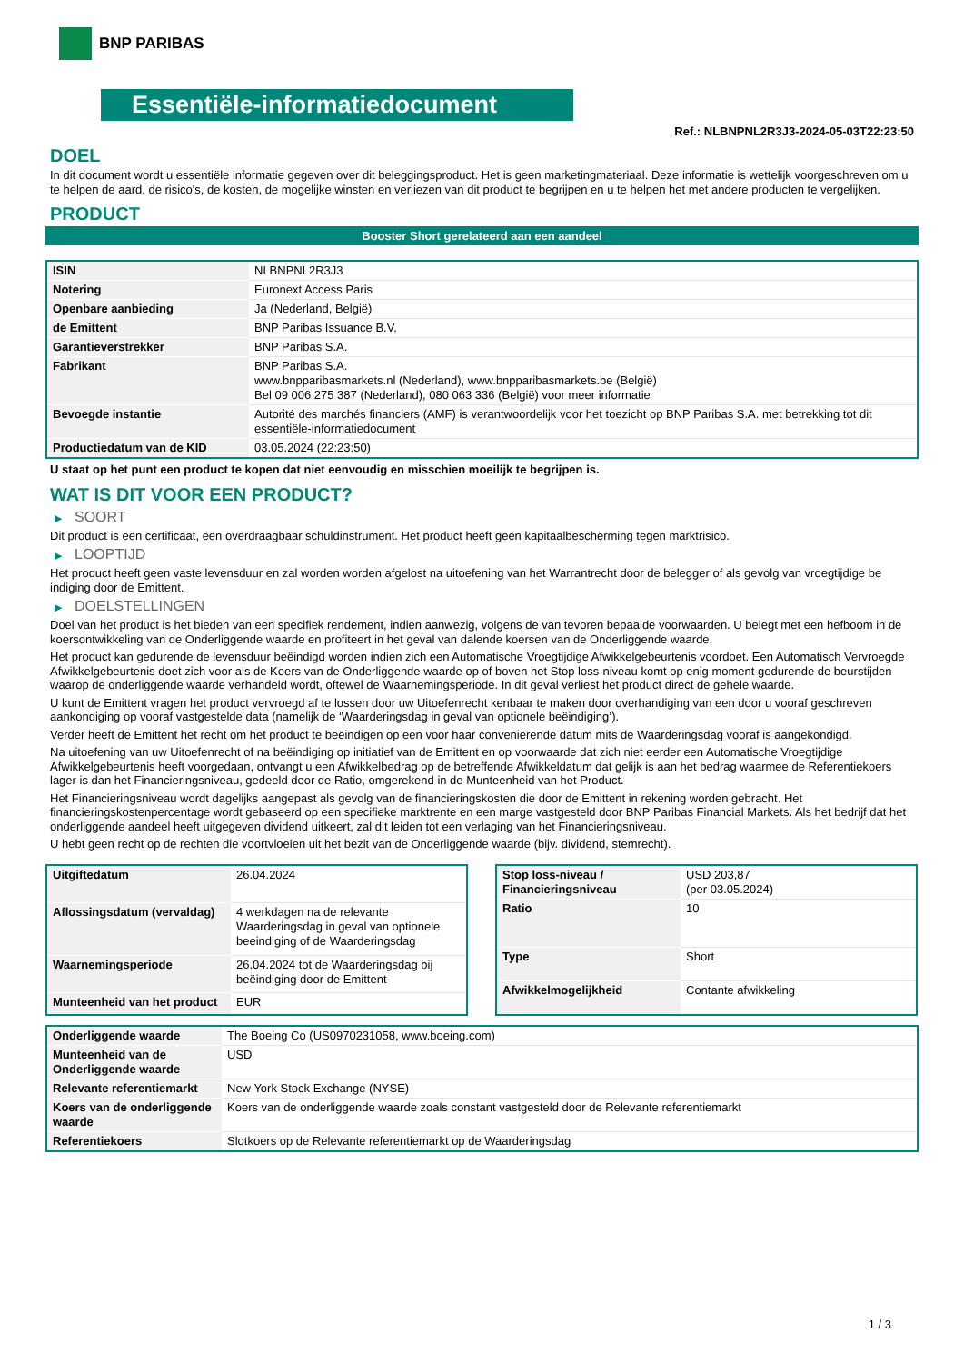BNP PARIBAS
Essentiële-informatiedocument
Ref.: NLBNPNL2R3J3-2024-05-03T22:23:50
DOEL
In dit document wordt u essentiële informatie gegeven over dit beleggingsproduct. Het is geen marketingmateriaal. Deze informatie is wettelijk voorgeschreven om u te helpen de aard, de risico's, de kosten, de mogelijke winsten en verliezen van dit product te begrijpen en u te helpen het met andere producten te vergelijken.
PRODUCT
Booster Short gerelateerd aan een aandeel
| ISIN | NLBNPNL2R3J3 |
| Notering | Euronext Access Paris |
| Openbare aanbieding | Ja (Nederland, België) |
| de Emittent | BNP Paribas Issuance B.V. |
| Garantieverstrekker | BNP Paribas S.A. |
| Fabrikant | BNP Paribas S.A. www.bnpparibasmarkets.nl (Nederland), www.bnpparibasmarkets.be (België) Bel 09 006 275 387 (Nederland), 080 063 336 (België) voor meer informatie |
| Bevoegde instantie | Autorité des marchés financiers (AMF) is verantwoordelijk voor het toezicht op BNP Paribas S.A. met betrekking tot dit essentiële-informatiedocument |
| Productiedatum van de KID | 03.05.2024 (22:23:50) |
U staat op het punt een product te kopen dat niet eenvoudig en misschien moeilijk te begrijpen is.
WAT IS DIT VOOR EEN PRODUCT?
▶ SOORT
Dit product is een certificaat, een overdraagbaar schuldinstrument. Het product heeft geen kapitaalbescherming tegen marktrisico.
▶ LOOPTIJD
Het product heeft geen vaste levensduur en zal worden worden afgelost na uitoefening van het Warrantrecht door de belegger of als gevolg van vroegtijdige be indiging door de Emittent.
▶ DOELSTELLINGEN
Doel van het product is het bieden van een specifiek rendement, indien aanwezig, volgens de van tevoren bepaalde voorwaarden. U belegt met een hefboom in de koersontwikkeling van de Onderliggende waarde en profiteert in het geval van dalende koersen van de Onderliggende waarde.
Het product kan gedurende de levensduur beëindigd worden indien zich een Automatische Vroegtijdige Afwikkelgebeurtenis voordoet. Een Automatisch Vervroegde Afwikkelgebeurtenis doet zich voor als de Koers van de Onderliggende waarde op of boven het Stop loss-niveau komt op enig moment gedurende de beurstijden waarop de onderliggende waarde verhandeld wordt, oftewel de Waarnemingsperiode. In dit geval verliest het product direct de gehele waarde.
U kunt de Emittent vragen het product vervroegd af te lossen door uw Uitoefenrecht kenbaar te maken door overhandiging van een door u vooraf geschreven aankondiging op vooraf vastgestelde data (namelijk de ‘Waarderingsdag in geval van optionele beëindiging’).
Verder heeft de Emittent het recht om het product te beëindigen op een voor haar conveniërende datum mits de Waarderingsdag vooraf is aangekondigd.
Na uitoefening van uw Uitoefenrecht of na beëindiging op initiatief van de Emittent en op voorwaarde dat zich niet eerder een Automatische Vroegtijdige Afwikkelgebeurtenis heeft voorgedaan, ontvangt u een Afwikkelbedrag op de betreffende Afwikkeldatum dat gelijk is aan het bedrag waarmee de Referentiekoers lager is dan het Financieringsniveau, gedeeld door de Ratio, omgerekend in de Munteenheid van het Product.
Het Financieringsniveau wordt dagelijks aangepast als gevolg van de financieringskosten die door de Emittent in rekening worden gebracht. Het financieringskostenpercentage wordt gebaseerd op een specifieke marktrente en een marge vastgesteld door BNP Paribas Financial Markets. Als het bedrijf dat het onderliggende aandeel heeft uitgegeven dividend uitkeert, zal dit leiden tot een verlaging van het Financieringsniveau.
U hebt geen recht op de rechten die voortvloeien uit het bezit van de Onderliggende waarde (bijv. dividend, stemrecht).
| Uitgiftedatum | 26.04.2024 |
| Aflossingsdatum (vervaldag) | 4 werkdagen na de relevante Waarderingsdag in geval van optionele beeindiging of de Waarderingsdag |
| Waarnemingsperiode | 26.04.2024 tot de Waarderingsdag bij beëindiging door de Emittent |
| Munteenheid van het product | EUR |
| Stop loss-niveau / Financieringsniveau | USD 203,87 (per 03.05.2024) |
| Ratio | 10 |
| Type | Short |
| Afwikkelmogelijkheid | Contante afwikkeling |
| Onderliggende waarde | The Boeing Co (US0970231058, www.boeing.com) |
| Munteenheid van de Onderliggende waarde | USD |
| Relevante referentiemarkt | New York Stock Exchange (NYSE) |
| Koers van de onderliggende waarde | Koers van de onderliggende waarde zoals constant vastgesteld door de Relevante referentiemarkt |
| Referentiekoers | Slotkoers op de Relevante referentiemarkt op de Waarderingsdag |
1 / 3